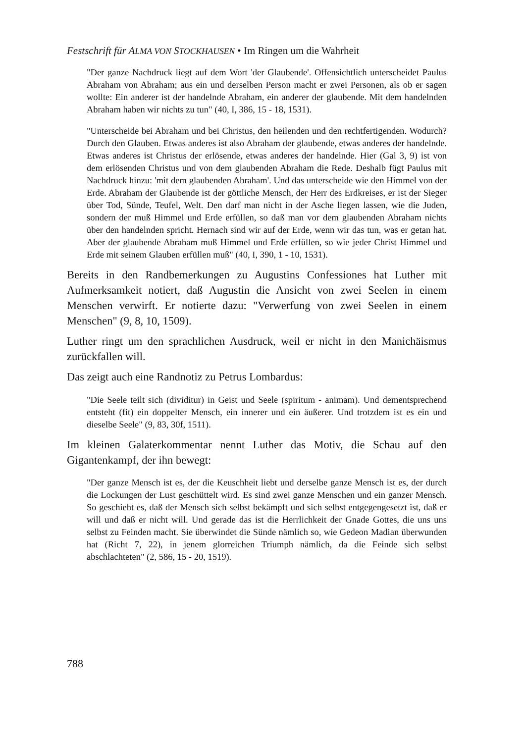Festschrift für ALMA VON STOCKHAUSEN • Im Ringen um die Wahrheit
"Der ganze Nachdruck liegt auf dem Wort 'der Glaubende'. Offensichtlich unterscheidet Paulus Abraham von Abraham; aus ein und derselben Person macht er zwei Personen, als ob er sagen wollte: Ein anderer ist der handelnde Abraham, ein anderer der glaubende. Mit dem handelnden Abraham haben wir nichts zu tun" (40, I, 386, 15 - 18, 1531).
"Unterscheide bei Abraham und bei Christus, den heilenden und den rechtfertigenden. Wodurch? Durch den Glauben. Etwas anderes ist also Abraham der glaubende, etwas anderes der handelnde. Etwas anderes ist Christus der erlösende, etwas anderes der handelnde. Hier (Gal 3, 9) ist von dem erlösenden Christus und von dem glaubenden Abraham die Rede. Deshalb fügt Paulus mit Nachdruck hinzu: 'mit dem glaubenden Abraham'. Und das unterscheide wie den Himmel von der Erde. Abraham der Glaubende ist der göttliche Mensch, der Herr des Erdkreises, er ist der Sieger über Tod, Sünde, Teufel, Welt. Den darf man nicht in der Asche liegen lassen, wie die Juden, sondern der muß Himmel und Erde erfüllen, so daß man vor dem glaubenden Abraham nichts über den handelnden spricht. Hernach sind wir auf der Erde, wenn wir das tun, was er getan hat. Aber der glaubende Abraham muß Himmel und Erde erfüllen, so wie jeder Christ Himmel und Erde mit seinem Glauben erfüllen muß" (40, I, 390, 1 - 10, 1531).
Bereits in den Randbemerkungen zu Augustins Confessiones hat Luther mit Aufmerksamkeit notiert, daß Augustin die Ansicht von zwei Seelen in einem Menschen verwirft. Er notierte dazu: "Verwerfung von zwei Seelen in einem Menschen" (9, 8, 10, 1509).
Luther ringt um den sprachlichen Ausdruck, weil er nicht in den Manichäismus zurückfallen will.
Das zeigt auch eine Randnotiz zu Petrus Lombardus:
"Die Seele teilt sich (dividitur) in Geist und Seele (spiritum - animam). Und dementsprechend entsteht (fit) ein doppelter Mensch, ein innerer und ein äußerer. Und trotzdem ist es ein und dieselbe Seele" (9, 83, 30f, 1511).
Im kleinen Galaterkommentar nennt Luther das Motiv, die Schau auf den Gigantenkampf, der ihn bewegt:
"Der ganze Mensch ist es, der die Keuschheit liebt und derselbe ganze Mensch ist es, der durch die Lockungen der Lust geschüttelt wird. Es sind zwei ganze Menschen und ein ganzer Mensch. So geschieht es, daß der Mensch sich selbst bekämpft und sich selbst entgegengesetzt ist, daß er will und daß er nicht will. Und gerade das ist die Herrlichkeit der Gnade Gottes, die uns uns selbst zu Feinden macht. Sie überwindet die Sünde nämlich so, wie Gedeon Madian überwunden hat (Richt 7, 22), in jenem glorreichen Triumph nämlich, da die Feinde sich selbst abschlachteten" (2, 586, 15 - 20, 1519).
788